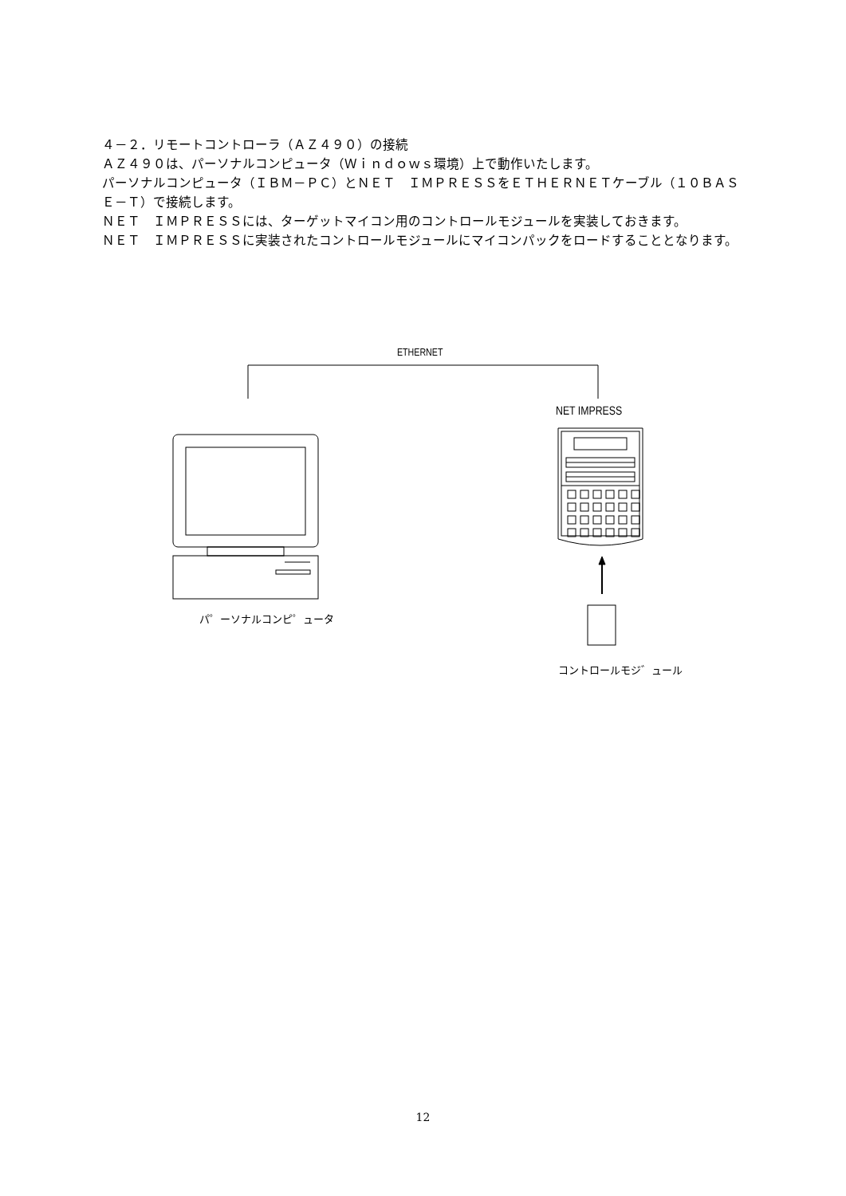４－２．リモートコントローラ（ＡＺ４９０）の接続
ＡＺ４９０は、パーソナルコンピュータ（Ｗｉｎｄｏｗｓ環境）上で動作いたします。
パーソナルコンピュータ（ＩＢＭ－ＰＣ）とＮＥＴ　ＩＭＰＲＥＳＳをＥＴＨＥＲＮＥＴケーブル（１０ＢＡＳＥ－Ｔ）で接続します。
ＮＥＴ　ＩＭＰＲＥＳＳには、ターゲットマイコン用のコントロールモジュールを実装しておきます。
ＮＥＴ　ＩＭＰＲＥＳＳに実装されたコントロールモジュールにマイコンパックをロードすることとなります。
ETHERNET
NET IMPRESS
パ゜ーソナルコンピ゜ュータ
コントロールモジ゛ュール
12